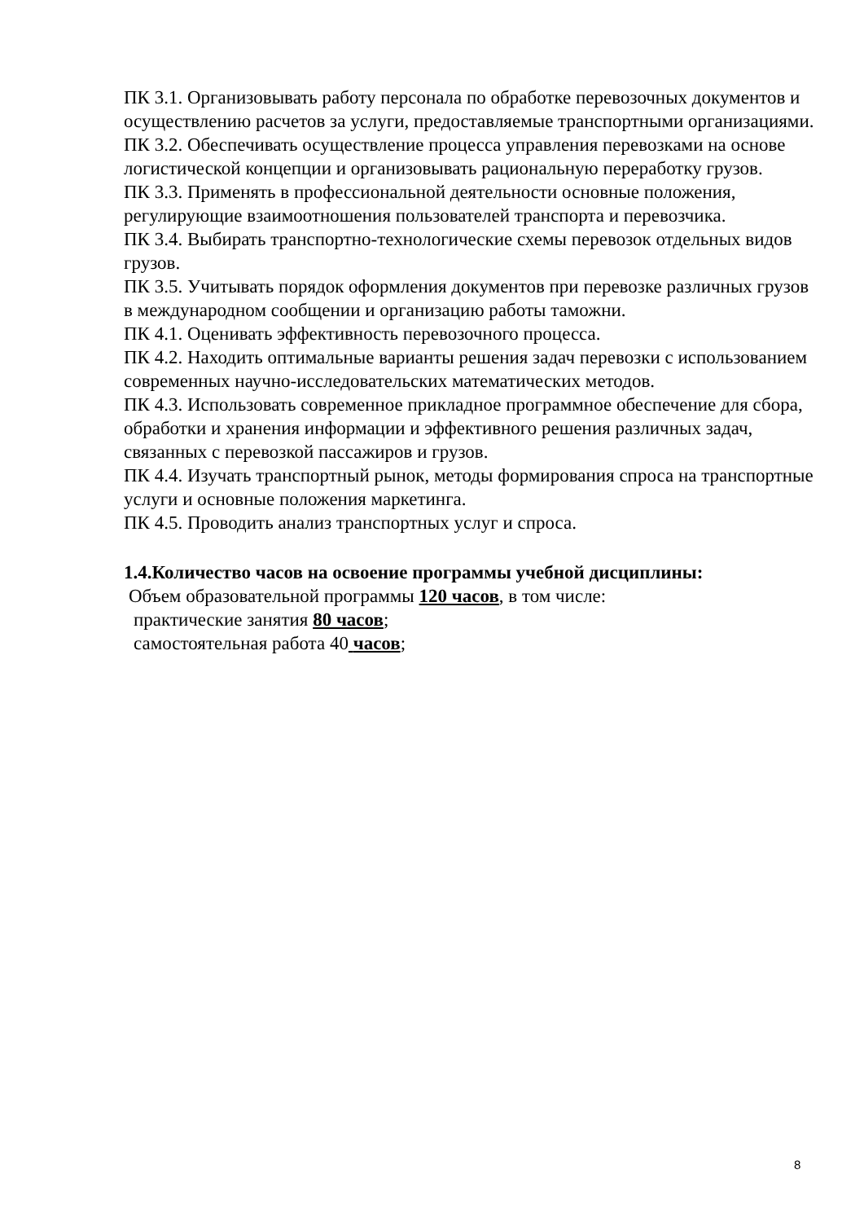ПК 3.1. Организовывать работу персонала по обработке перевозочных документов и осуществлению расчетов за услуги, предоставляемые транспортными организациями.
ПК 3.2. Обеспечивать осуществление процесса управления перевозками на основе логистической концепции и организовывать рациональную переработку грузов.
ПК 3.3. Применять в профессиональной деятельности основные положения, регулирующие взаимоотношения пользователей транспорта и перевозчика.
ПК 3.4. Выбирать транспортно-технологические схемы перевозок отдельных видов грузов.
ПК 3.5. Учитывать порядок оформления документов при перевозке различных грузов в международном сообщении и организацию работы таможни.
ПК 4.1. Оценивать эффективность перевозочного процесса.
ПК 4.2. Находить оптимальные варианты решения задач перевозки с использованием современных научно-исследовательских математических методов.
ПК 4.3. Использовать современное прикладное программное обеспечение для сбора, обработки и хранения информации и эффективного решения различных задач, связанных с перевозкой пассажиров и грузов.
ПК 4.4. Изучать транспортный рынок, методы формирования спроса на транспортные услуги и основные положения маркетинга.
ПК 4.5. Проводить анализ транспортных услуг и спроса.
1.4.Количество часов на освоение программы учебной дисциплины:
Объем образовательной программы 120 часов, в том числе:
практические занятия 80 часов;
самостоятельная работа 40 часов;
8